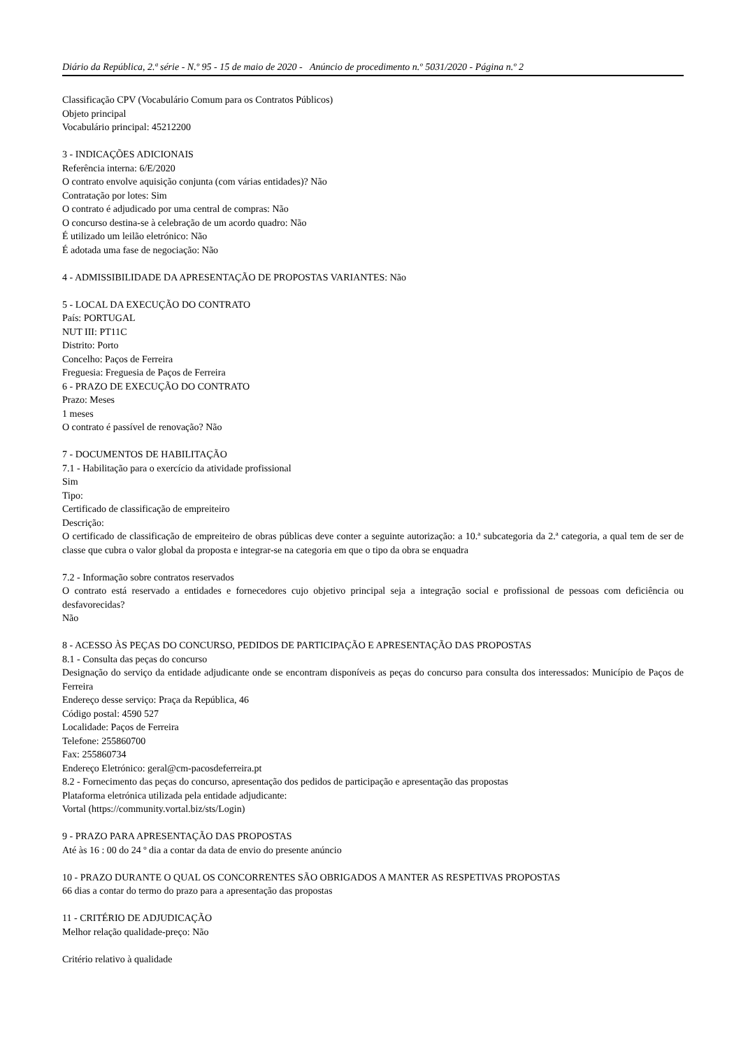Diário da República, 2.ª série - N.º 95 - 15 de maio de 2020 - Anúncio de procedimento n.º 5031/2020 - Página n.º 2
Classificação CPV (Vocabulário Comum para os Contratos Públicos)
Objeto principal
Vocabulário principal: 45212200
3 - INDICAÇÕES ADICIONAIS
Referência interna: 6/E/2020
O contrato envolve aquisição conjunta (com várias entidades)? Não
Contratação por lotes: Sim
O contrato é adjudicado por uma central de compras: Não
O concurso destina-se à celebração de um acordo quadro: Não
É utilizado um leilão eletrónico: Não
É adotada uma fase de negociação: Não
4 - ADMISSIBILIDADE DA APRESENTAÇÃO DE PROPOSTAS VARIANTES: Não
5 - LOCAL DA EXECUÇÃO DO CONTRATO
País: PORTUGAL
NUT III: PT11C
Distrito: Porto
Concelho: Paços de Ferreira
Freguesia: Freguesia de Paços de Ferreira
6 - PRAZO DE EXECUÇÃO DO CONTRATO
Prazo: Meses
1 meses
O contrato é passível de renovação? Não
7 - DOCUMENTOS DE HABILITAÇÃO
7.1 - Habilitação para o exercício da atividade profissional
Sim
Tipo:
Certificado de classificação de empreiteiro
Descrição:
O certificado de classificação de empreiteiro de obras públicas deve conter a seguinte autorização: a 10.ª subcategoria da 2.ª categoria, a qual tem de ser de classe que cubra o valor global da proposta e integrar-se na categoria em que o tipo da obra se enquadra
7.2 - Informação sobre contratos reservados
O contrato está reservado a entidades e fornecedores cujo objetivo principal seja a integração social e profissional de pessoas com deficiência ou desfavorecidas?
Não
8 - ACESSO ÀS PEÇAS DO CONCURSO, PEDIDOS DE PARTICIPAÇÃO E APRESENTAÇÃO DAS PROPOSTAS
8.1 - Consulta das peças do concurso
Designação do serviço da entidade adjudicante onde se encontram disponíveis as peças do concurso para consulta dos interessados: Município de Paços de Ferreira
Endereço desse serviço: Praça da República, 46
Código postal: 4590 527
Localidade: Paços de Ferreira
Telefone: 255860700
Fax: 255860734
Endereço Eletrónico: geral@cm-pacosdeferreira.pt
8.2 - Fornecimento das peças do concurso, apresentação dos pedidos de participação e apresentação das propostas
Plataforma eletrónica utilizada pela entidade adjudicante:
Vortal (https://community.vortal.biz/sts/Login)
9 - PRAZO PARA APRESENTAÇÃO DAS PROPOSTAS
Até às 16 : 00 do 24 º dia a contar da data de envio do presente anúncio
10 - PRAZO DURANTE O QUAL OS CONCORRENTES SÃO OBRIGADOS A MANTER AS RESPETIVAS PROPOSTAS
66 dias a contar do termo do prazo para a apresentação das propostas
11 - CRITÉRIO DE ADJUDICAÇÃO
Melhor relação qualidade-preço: Não
Critério relativo à qualidade